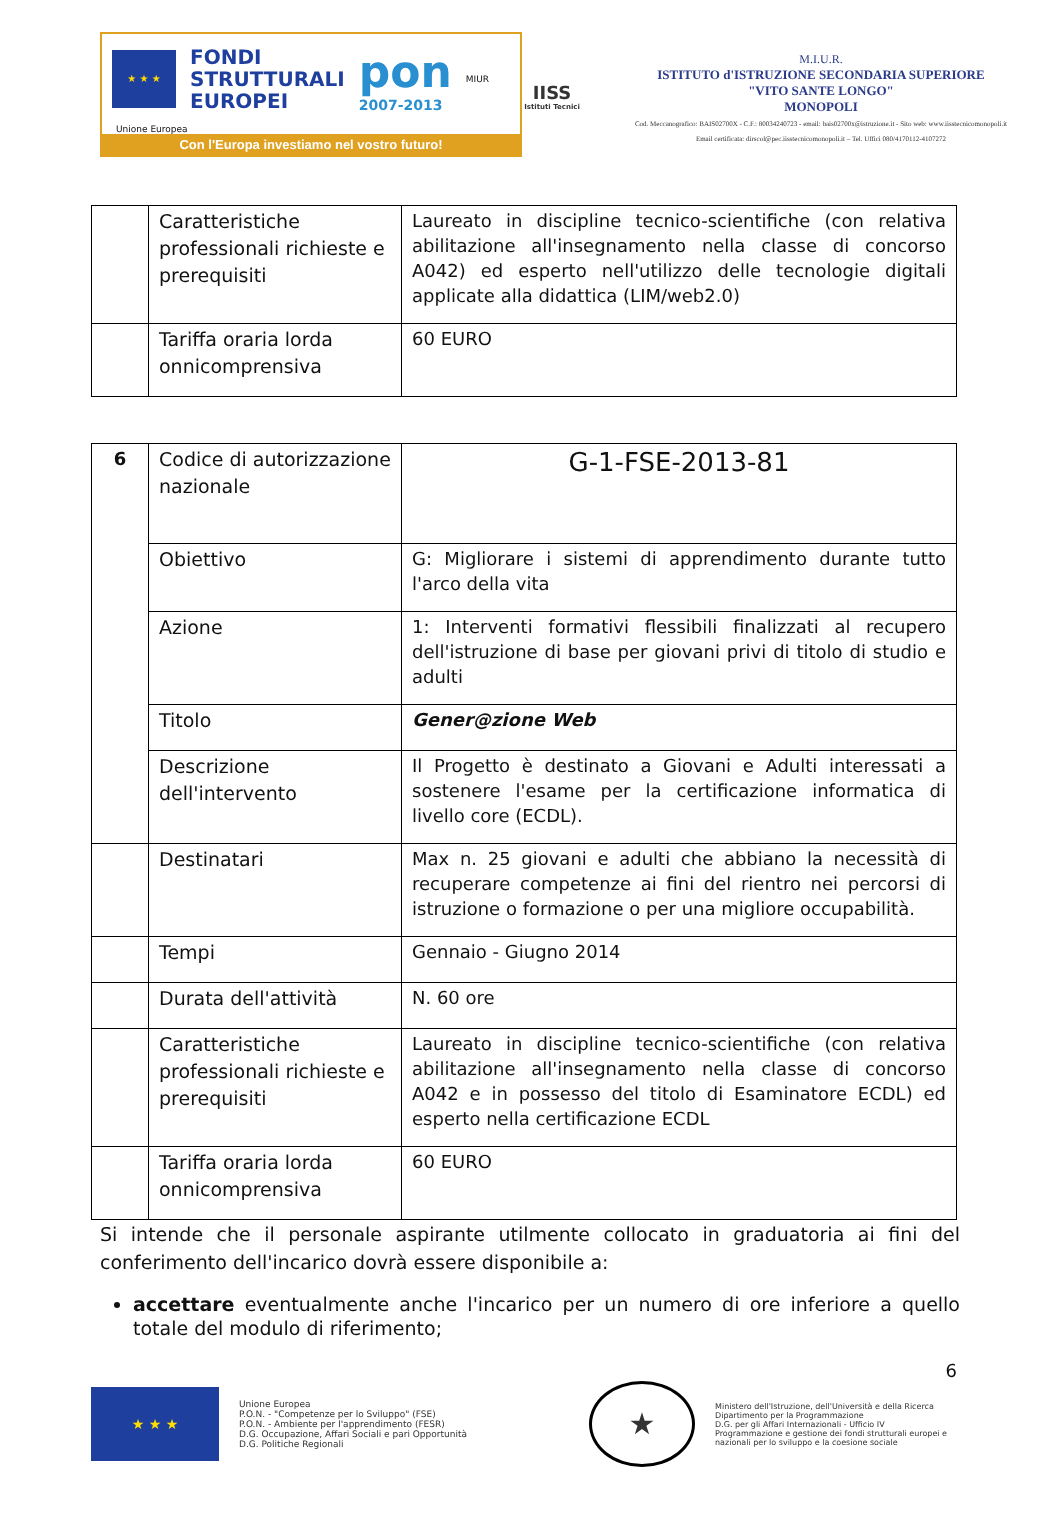★ ★ ★
FONDI
STRUTTURALI
EUROPEI
pon
2007-2013
MIUR
Unione Europea
Con l'Europa investiamo nel vostro futuro!
IISS
Istituti Tecnici
M.I.U.R.
ISTITUTO d'ISTRUZIONE SECONDARIA SUPERIORE
"VITO SANTE LONGO"
MONOPOLI
Cod. Meccanografico: BAIS02700X - C.F.: 80034240723 - email: bais02700x@istruzione.it - Sito web: www.iisstecnicomonopoli.it
Email certificata: dirscol@pec.iisstecnicomonopoli.it – Tel. Uffici 080/4170112-4107272
| | Caratteristiche professionali richieste e prerequisiti | Laureato in discipline tecnico-scientifiche (con relativa abilitazione all'insegnamento nella classe di concorso A042) ed esperto nell'utilizzo delle tecnologie digitali applicate alla didattica (LIM/web2.0) |
| | Tariffa oraria lorda onnicomprensiva | 60 EURO |
| 6 | Codice di autorizzazione nazionale | G-1-FSE-2013-81 |
| | Obiettivo | G: Migliorare i sistemi di apprendimento durante tutto l'arco della vita |
| | Azione | 1: Interventi formativi flessibili finalizzati al recupero dell'istruzione di base per giovani privi di titolo di studio e adulti |
| | Titolo | Gener@zione Web |
| | Descrizione dell'intervento | Il Progetto è destinato a Giovani e Adulti interessati a sostenere l'esame per la certificazione informatica di livello core (ECDL). |
| | Destinatari | Max n. 25 giovani e adulti che abbiano la necessità di recuperare competenze ai fini del rientro nei percorsi di istruzione o formazione o per una migliore occupabilità. |
| | Tempi | Gennaio - Giugno 2014 |
| | Durata dell'attività | N. 60 ore |
| | Caratteristiche professionali richieste e prerequisiti | Laureato in discipline tecnico-scientifiche (con relativa abilitazione all'insegnamento nella classe di concorso A042 e in possesso del titolo di Esaminatore ECDL) ed esperto nella certificazione ECDL |
| | Tariffa oraria lorda onnicomprensiva | 60 EURO |
Si intende che il personale aspirante utilmente collocato in graduatoria ai fini del conferimento dell'incarico dovrà essere disponibile a:
accettare eventualmente anche l'incarico per un numero di ore inferiore a quello totale del modulo di riferimento;
6
★ ★ ★
Unione Europea
P.O.N. - "Competenze per lo Sviluppo" (FSE)
P.O.N. - Ambiente per l'apprendimento (FESR)
D.G. Occupazione, Affari Sociali e pari Opportunità
D.G. Politiche Regionali
★
Ministero dell'Istruzione, dell'Università e della Ricerca
Dipartimento per la Programmazione
D.G. per gli Affari Internazionali - Ufficio IV
Programmazione e gestione dei fondi strutturali europei e nazionali per lo sviluppo e la coesione sociale